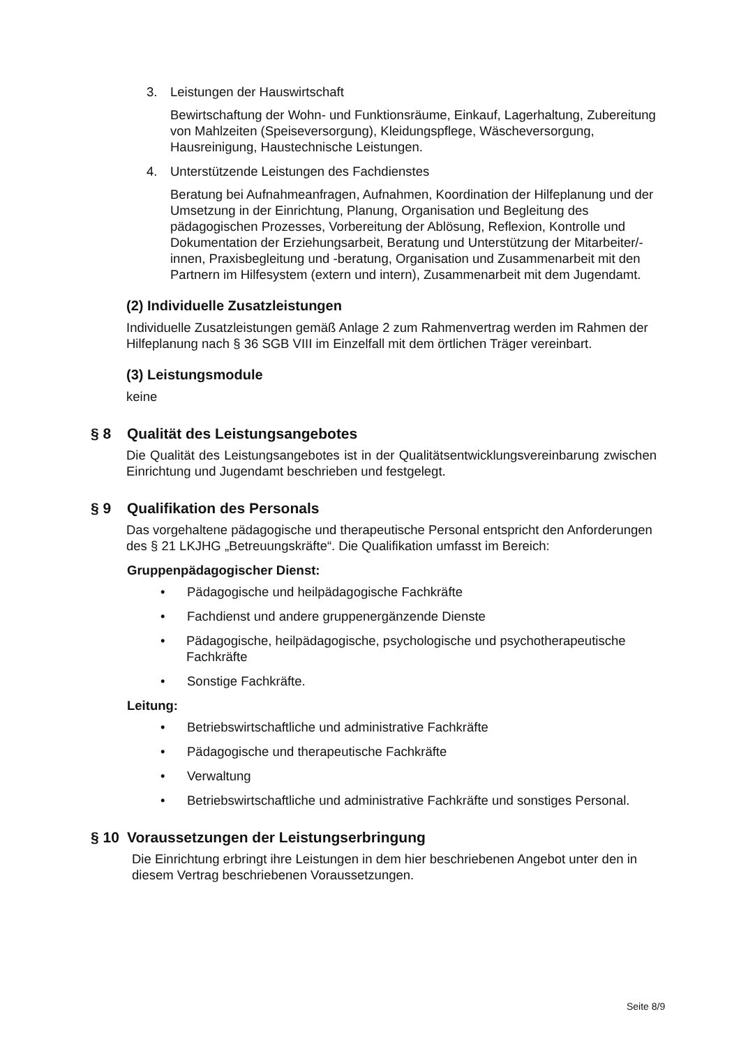3. Leistungen der Hauswirtschaft
Bewirtschaftung der Wohn- und Funktionsräume, Einkauf, Lagerhaltung, Zubereitung von Mahlzeiten (Speiseversorgung), Kleidungspflege, Wäscheversorgung, Hausreinigung, Haustechnische Leistungen.
4. Unterstützende Leistungen des Fachdienstes
Beratung bei Aufnahmeanfragen, Aufnahmen, Koordination der Hilfeplanung und der Umsetzung in der Einrichtung, Planung, Organisation und Begleitung des pädagogischen Prozesses, Vorbereitung der Ablösung, Reflexion, Kontrolle und Dokumentation der Erziehungsarbeit, Beratung und Unterstützung der Mitarbeiter/-innen, Praxisbegleitung und -beratung, Organisation und Zusammenarbeit mit den Partnern im Hilfesystem (extern und intern), Zusammenarbeit mit dem Jugendamt.
(2) Individuelle Zusatzleistungen
Individuelle Zusatzleistungen gemäß Anlage 2 zum Rahmenvertrag werden im Rahmen der Hilfeplanung nach § 36 SGB VIII im Einzelfall mit dem örtlichen Träger vereinbart.
(3) Leistungsmodule
keine
§ 8 Qualität des Leistungsangebotes
Die Qualität des Leistungsangebotes ist in der Qualitätsentwicklungsvereinbarung zwischen Einrichtung und Jugendamt beschrieben und festgelegt.
§ 9 Qualifikation des Personals
Das vorgehaltene pädagogische und therapeutische Personal entspricht den Anforderungen des § 21 LKJHG „Betreuungskräfte“. Die Qualifikation umfasst im Bereich:
Gruppenpädagogischer Dienst:
• Pädagogische und heilpädagogische Fachkräfte
• Fachdienst und andere gruppenergänzende Dienste
• Pädagogische, heilpädagogische, psychologische und psychotherapeutische Fachkräfte
• Sonstige Fachkräfte.
Leitung:
• Betriebswirtschaftliche und administrative Fachkräfte
• Pädagogische und therapeutische Fachkräfte
• Verwaltung
• Betriebswirtschaftliche und administrative Fachkräfte und sonstiges Personal.
§ 10 Voraussetzungen der Leistungserbringung
Die Einrichtung erbringt ihre Leistungen in dem hier beschriebenen Angebot unter den in diesem Vertrag beschriebenen Voraussetzungen.
Seite 8/9